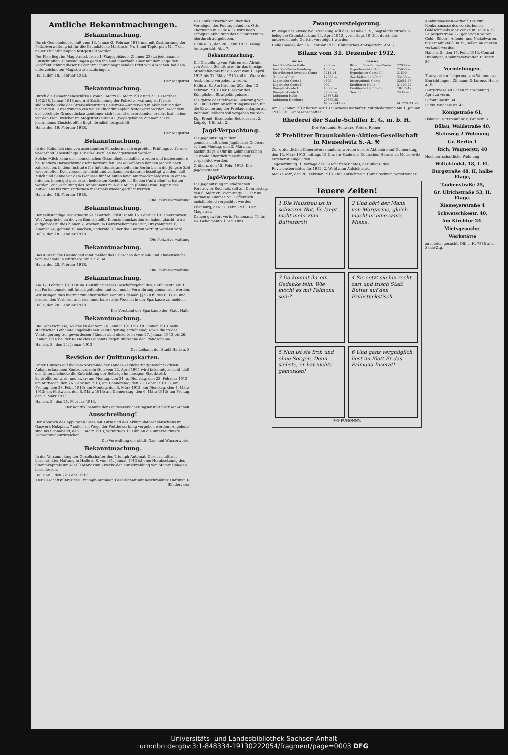Amtliche Bekanntmachungen.
Bekanntmachung.
Durch Gemeindebeschluß vom 13. Januar/3. Februar 1913 und mit Zustimmung der Polizeiverwaltung ist für die Grundstücke Martinstr. Nr. 1 und Töpferplan Nr. 7 ein neuer Fluchtlinienplan festgestellt worden.
Der Plan liegt im Magistratsbureau I (Wagegebäude, Zimmer 23) zu jedermanns Einsicht offen. Einwendungen gegen ihn sind innerhalb einer mit dem Tage der Veröffentlichung dieser Bekanntmachung beginnenden Frist von 4 Wochen bei dem unterzeichneten Magistrate anzubringen.
Halle, den 18. Februar 1913.
Der Magistrat.
Bekanntmachung.
Durch die Gemeindebeschlüsse vom 9. März/18. März 1912 und 23. Dezember 1912/28. Januar 1913 und mit Zustimmung der Polizeiverwaltung ist für die südöstliche Ecke der Straßenkreuzung Reilstraße—Angerweg in Abänderung der bisherigen Festsetzungen ein neuer Fluchtlinienplan festgesetzt worden. Nachdem der beteiligte Grundstückseigentümer sich hiermit einverstanden erklärt hat, haben wir den Plan, welcher im Magistratsbureau I (Wagegebäude Zimmer 23) zu jedermanns Einsicht offen liegt, förmlich festgestellt.
Halle, den 19. Februar 1913.
Der Magistrat.
Bekanntmachung.
In der Kuhmilch sind von anerkannten Forschern nach erprobten Prüfungsverfahren wiederholt lebensfähige Tuberkel-Bazillen nachgewiesen worden.
Solche Milch kann der menschlichen Gesundheit schädlich werden und insbesondere bei Kindern Darmschwindsucht hervorrufen. Diese Gefahren können jedoch nach zahlreichen, in dem Institute für Infektionskrankheiten in Berlin bis in die jüngste Zeit wiederholten Kochversuchen leicht und vollkommen dadurch beseitigt werden, daß Milch und Sahne vor dem Genusse fünf Minuten lang, am zweckmäßigsten in einem irdenen, innen gut glasierten bedeckten Kochtopfe im Sieden (Aufwallen) erhalten werden. Zur Verhütung des Anbrennens muß die Milch (Sahne) vom Beginn des Aufwallens bis zum Entfernen mehrmals wieder gerührt werden.
Halle, den 18. Februar 1913.
Die Polizeiverwaltung.
Bekanntmachung.
Der selbständige Dienstmann 217 Gottlob Gröst ist am 15. Februar 1913 verstorben. Wer Ansprüche an die von ihm bestellte Dienstmannskaution zu haben glaubt, wird aufgefordert, dies binnen 2 Wochen im Gewerbekommissariat, Dreyhauptstr. 6, Zimmer 74, geltend zu machen, andernfalls über die Kaution verfügt werden wird.
Halle, den 18. Februar 1913.
Die Polizeiverwaltung.
Bekanntmachung.
Das Kaiserliche Gesundheitsamt meldet das Erlöschen der Maul- und Klauenseuche vom Viehhofe in Nürnberg am 17. d. M.
Halle, den 20. Februar 1913.
Die Polizeiverwaltung.
Bekanntmachung.
Am 17. Februar 1913 ist im Hausflur unseres Geschäftsgebäudes, Rathausstr. Nr. 1, ein Portemonnaie mit Inhalt gefunden und von uns in Verwahrung genommen worden.
Wir bringen dies hiermit zur öffentlichen Kenntnis gemäß §§ 978 ff. des B. G. B. und fordern den Verlierer auf, sich innerhalb sechs Wochen in der Sparkasse zu melden.
Halle, den 20. Februar 1913.
Der Vorstand der Sparkasse der Stadt Halle.
Bekanntmachung.
Die Ueberschüsse, welche in der vom 16. Januar 1913 bis 18. Januar 1913 beim städtischen Leihamte abgehaltenen Versteigerung erzielt sind, sowie die in der Versteigerung frei gewordenen Pfänder sind einzulösen vom 27. Januar 1913 bis 26. Januar 1914 bei der Kasse des Leihamts gegen Rückgabe der Pfandscheine.
Halle a. S., den 24. Januar 1913.
Das Leihamt der Stadt Halle a. S.
Revision der Quittungskarten.
Unter Hinweis auf die vom Vorstande der Landes-Versicherungsanstalt Sachsen-Anhalt erlassenen Kontrollvorschriften vom 22. April 1904 wird bekanntgemacht, daß der Unterzeichnete die Entrichtung der Beiträge im hiesigen Stadtbezirk kontrollieren wird, und zwar: am Montag, den 24. u. Dienstag, den 25. Februar 1913; am Mittwoch, den 26. Februar 1913; am Donnerstag, den 27. Februar 1913; am Freitag, den 28. Febr. 1913; am Montag, den 3. März 1913; am Dienstag, den 4. März 1913; am Mittwoch, den 5. März 1913; am Donnerstag, den 6. März 1913; am Freitag, den 7. März 1913.
Halle a. S., den 21. Februar 1913.
Der Kontrollbeamte der Landes-Versicherungsanstalt Sachsen-Anhalt.
Ausschreibung!
Der Abbruch des Apparatehauses mit Turm und des Akkumulatorenhäuschens im Gaswerk Holzplatz 7 sollen im Wege der Wettbewerbung vergeben werden. Angebote sind bis Sonnabend, den 1. März 1913, vormittags 11 Uhr, an die unterzeichnete Verwaltung einzureichen.
Die Verwaltung der städt. Gas- und Wasserwerke.
Bekanntmachung.
In der Versammlung der Gesellschafter des Triumph-Automat, Gesellschaft mit beschränkter Haftung in Halle a. S. vom 31. Januar 1913 ist eine Herabsetzung des Stammkapitals um 41500 Mark zum Zwecke der Zurückzahlung von Stammeinlagen beschlossen.
Halle a/S., den 22. Febr. 1913.
Der Geschäftsführer des Triumph-Automat, Gesellschaft mit beschränkter Haftung. R. Kindervater.
Das Konkursverfahren über das Vermögen des Fouragehändlers Otto Thormann in Halle a. S. wird nach erfolgter Abhaltung des Schlußtermins hierdurch aufgehoben.
Halle a. S., den 20. Febr. 1913. Königl. Amtsgericht. Abt. 7.
Bekanntmachung.
Die Gestellung von Fuhren zur Abfuhr von Asche, Schutt usw. für das hiesige Strafgefängnis für die Zeit vom 1. April 1913 bis 31. März 1916 soll im Wege der Ausbietung vergeben werden.
Halle a. S., Am Kirchtor 20a, den 12. Februar 1913. Der Direktor des Königlichen Strafgefängnisses.
Die ganze oder teilweise Lieferung von rd. 10000 cbm Anschüttungsmassen für die Erweiterung der Freiladeanlagen auf Bahnhof Gröbers soll vergeben werden.
Kgl. Preuß. Eisenbahn-Betriebsamt 2, Leipzig. Ufterstr. 2.
Jagd-Verpachtung.
Die Jagdnutzung in dem gemeinschaftlichen Jagdbezirk Gröbers soll am Montag, den 3. März cr., nachmittags 3 Uhr im Lehmann'schen Gasthofe öffentlich meistbietend verpachtet werden.
Gröbers, den 15. Febr. 1913. Der Jagdvorsteher.
Jagd-Verpachtung.
Die Jagdnutzung im städtischen Forstrevier Rochholz soll am Donnerstag, den 6. März cr., vormittags 11 Uhr im Rathause Zimmer Nr. 1 öffentlich meistbietend verpachtet werden.
Eilenburg, den 12. Febr. 1913. Der Magistrat.
Damen gewährt verh. Frauenarzt (Thür.) sw. Geheimentb. l. jed. Hins.
Zwangsversteigerung.
Im Wege der Zwangsvollstreckung soll das in Halle a. S., Sagisdorferstraße 5 belegene Grundstück am 24. April 1913, vormittags 10 Uhr, durch das unterzeichnete Gericht versteigert werden.
Halle (Saale), den 15. Februar 1913. Königliches Amtsgericht. Abt. 7.
Bilanz vom 31. Dezember 1912.
| Aktiva | | Passiva | |
| --- | --- | --- | --- |
| Inventar-Conto Halle | 2000.— | Bau- u. Reparaturen-Conto | 22000.— |
| Inventar-Conto Hamburg | 1500.— | Hypotheken-Conto I | 25000.— |
| Ewerführerei-Inventar-Conto | 3211.14 | Hypotheken-Conto II | 31890.— |
| Schuten-Conto | 12000.— | Geschäftsanteil-Conto | 55450.— |
| Lagerkahn-Conto I | 4800.— | Reservefonds-Conto | 33681.58 |
| Lagerkahn-Conto II | 900.— | Kreditoren Halle | 31103.22 |
| Dampfer-Conto I | 45000.— | Kreditoren Hamburg | 18270.47 |
| Dampfer-Conto II | 77000.— | Gewinn | 7436.— |
| Debitoren Halle | 23367.38 | | |
| Debitoren Hamburg | 25379.85 | | |
| | M. 229741.27 | | M. 229741.27 |
Am 1. Januar 1912 hatten wir 137 Genossenschafter. Mitgliederstand am 1. Januar 1913 135 Genossenschafter.
Rhederei der Saale-Schiffer E. G. m. b. H.
Der Vorstand. Schwarz. Peters. Römer.
⚒ Prehlitzer Braunkohlen-Aktien-Gesellschaft in Meuselwitz S.-A. ⚒
Zur ordentlichen Generalversammlung werden unsere Aktionäre auf Donnerstag, den 13. März 1913, mittags 12 Uhr, im Saale des Deutschen Hauses zu Meuselwitz ergebenst eingeladen.
Tagesordnung: 1. Vorlage des Geschäftsberichtes, der Bilanz, des Revisionsberichtes für 1912. 2. Wahl zum Aufsichtsrat.
Meuselwitz, den 20. Februar 1913. Der Aufsichtsrat. Curt Steckner, Vorsitzender.
Teuere Zeiten!
1 Die Hausfrau ist in schwerer Not, Es langt nicht mehr zum Butterbrot!
2 Und hört der Mann von Margarine, gleich macht er eine saure Miene.
3 Da kommt ihr ein Gedanke fein: Wie möcht es mit Palmona sein?
4 Sie setzt sie hin recht zart und frisch Statt Butter auf den Frühstückstisch.
5 Nun ist sie froh und ohne Sorgen, Denn siehste, er hat nichts gemorken!
6 Und ganz vergnüglich liest im Blatt Er das Palmona-Inserat!
IVO PUHONNY.
Konkursmassen-Verkauf. Die zur Konkursmasse des verstorbenen Goldschmieds Max Zanke in Halle a. S., Leipzigerstraße 27, gehörigen Waren: Gold-, Silber-, Alfenid- und Nickelwaren, taxiert auf 2606.30 M., sollen im ganzen verkauft werden.
Halle a. S., den 15. Febr. 1913. Conrad Drebinger, Konkurs-Verwalter, Burgstr. 50.
Vermietungen.
Transporte u. Lagerung von Wohnungs-Einrichtungen. Zillmann & Lorenz, Halle a. S.
Burgstrasse 48 Laden mit Wohnung 1. April zu verm.
Lafontainestr. 34 I.
Ludw. Wucherestr. 45
Königstraße 61,
Dölauer Hartsteinfabrik, Grünstr. 31.
Dölau, Waldstraße 40,
Steinweg 2 Wohnung
Gr. Berlin 1
Rich. Wagnerstr. 40
Hochherrschaftliche Wohnung
Wittekindst. 18, I. Et.
Burgstraße 48, II, halbe Etage,
Taubenstraße 25,
Gr. Ulrichstraße 53, II. Etage.
Riemeyerstraße 4
Schwetschkestr. 40,
Am Kirchtor 24.
Mietsgesuche.
Werkstätte
zu mieten gesucht. Off. u. H. 7885 a. d. Saale-Ztg.
Universitäts- und Landesbibliothek Sachsen-Anhalt
urn:nbn:de:gbv:3:1-848334-19130222054/fragment/page=0003 DFG